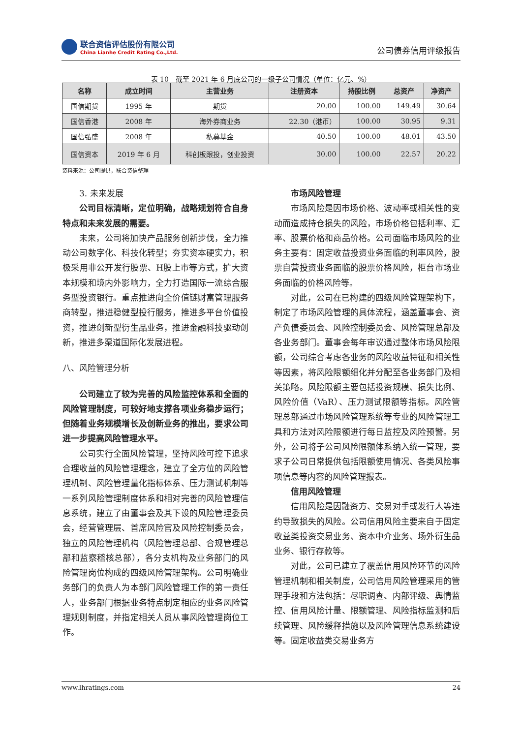联合资信评估股份有限公司
China Lianhe Credit Rating Co.,Ltd.
公司债券信用评级报告
表 10　截至 2021 年 6 月底公司的一级子公司情况（单位：亿元、%）
| 名称 | 成立时间 | 主营业务 | 注册资本 | 持股比例 | 总资产 | 净资产 |
| --- | --- | --- | --- | --- | --- | --- |
| 国信期货 | 1995 年 | 期货 | 20.00 | 100.00 | 149.49 | 30.64 |
| 国信香港 | 2008 年 | 海外券商业务 | 22.30（港币） | 100.00 | 30.95 | 9.31 |
| 国信弘盛 | 2008 年 | 私募基金 | 40.50 | 100.00 | 48.01 | 43.50 |
| 国信资本 | 2019 年 6 月 | 科创板跟投，创业投资 | 30.00 | 100.00 | 22.57 | 20.22 |
资料来源：公司提供，联合资信整理
3. 未来发展
公司目标清晰，定位明确，战略规划符合自身特点和未来发展的需要。
未来，公司将加快产品服务创新步伐，全力推动公司数字化、科技化转型；夯实资本硬实力，积极采用非公开发行股票、H股上市等方式，扩大资本规模和境内外影响力，全力打造国际一流综合服务型投资银行。重点推进向全价值链财富管理服务商转型，推进稳健型投行服务，推进多平台价值投资，推进创新型衍生品业务，推进金融科技驱动创新，推进多渠道国际化发展进程。
八、风险管理分析
公司建立了较为完善的风险监控体系和全面的风险管理制度，可较好地支撑各项业务稳步运行；但随着业务规模增长及创新业务的推出，要求公司进一步提高风险管理水平。
公司实行全面风险管理，坚持风险可控下追求合理收益的风险管理理念，建立了全方位的风险管理机制、风险管理量化指标体系、压力测试机制等一系列风险管理制度体系和相对完善的风险管理信息系统，建立了由董事会及其下设的风险管理委员会，经营管理层、首席风险官及风险控制委员会，独立的风险管理机构（风险管理总部、合规管理总部和监察稽核总部），各分支机构及业务部门的风险管理岗位构成的四级风险管理架构。公司明确业务部门的负责人为本部门风险管理工作的第一责任人，业务部门根据业务特点制定相应的业务风险管理规则制度，并指定相关人员从事风险管理岗位工作。
市场风险管理
市场风险是因市场价格、波动率或相关性的变动而造成持仓损失的风险，市场价格包括利率、汇率、股票价格和商品价格。公司面临市场风险的业务主要有：固定收益投资业务面临的利率风险，股票自营投资业务面临的股票价格风险，柜台市场业务面临的价格风险等。
对此，公司在已构建的四级风险管理架构下，制定了市场风险管理的具体流程，涵盖董事会、资产负债委员会、风险控制委员会、风险管理总部及各业务部门。董事会每年审议通过整体市场风险限额，公司综合考虑各业务的风险收益特征和相关性等因素，将风险限额细化并分配至各业务部门及相关策略。风险限额主要包括投资规模、损失比例、风险价值（VaR）、压力测试限额等指标。风险管理总部通过市场风险管理系统等专业的风险管理工具和方法对风险限额进行每日监控及风险预警。另外，公司将子公司风险限额体系纳入统一管理，要求子公司日常提供包括限额使用情况、各类风险事项信息等内容的风险管理报表。
信用风险管理
信用风险是因融资方、交易对手或发行人等违约导致损失的风险。公司信用风险主要来自于固定收益类投资交易业务、资本中介业务、场外衍生品业务、银行存款等。
对此，公司已建立了覆盖信用风险环节的风险管理机制和相关制度，公司信用风险管理采用的管理手段和方法包括：尽职调查、内部评级、舆情监控、信用风险计量、限额管理、风险指标监测和后续管理、风险缓释措施以及风险管理信息系统建设等。固定收益类交易业务方
www.lhratings.com 24